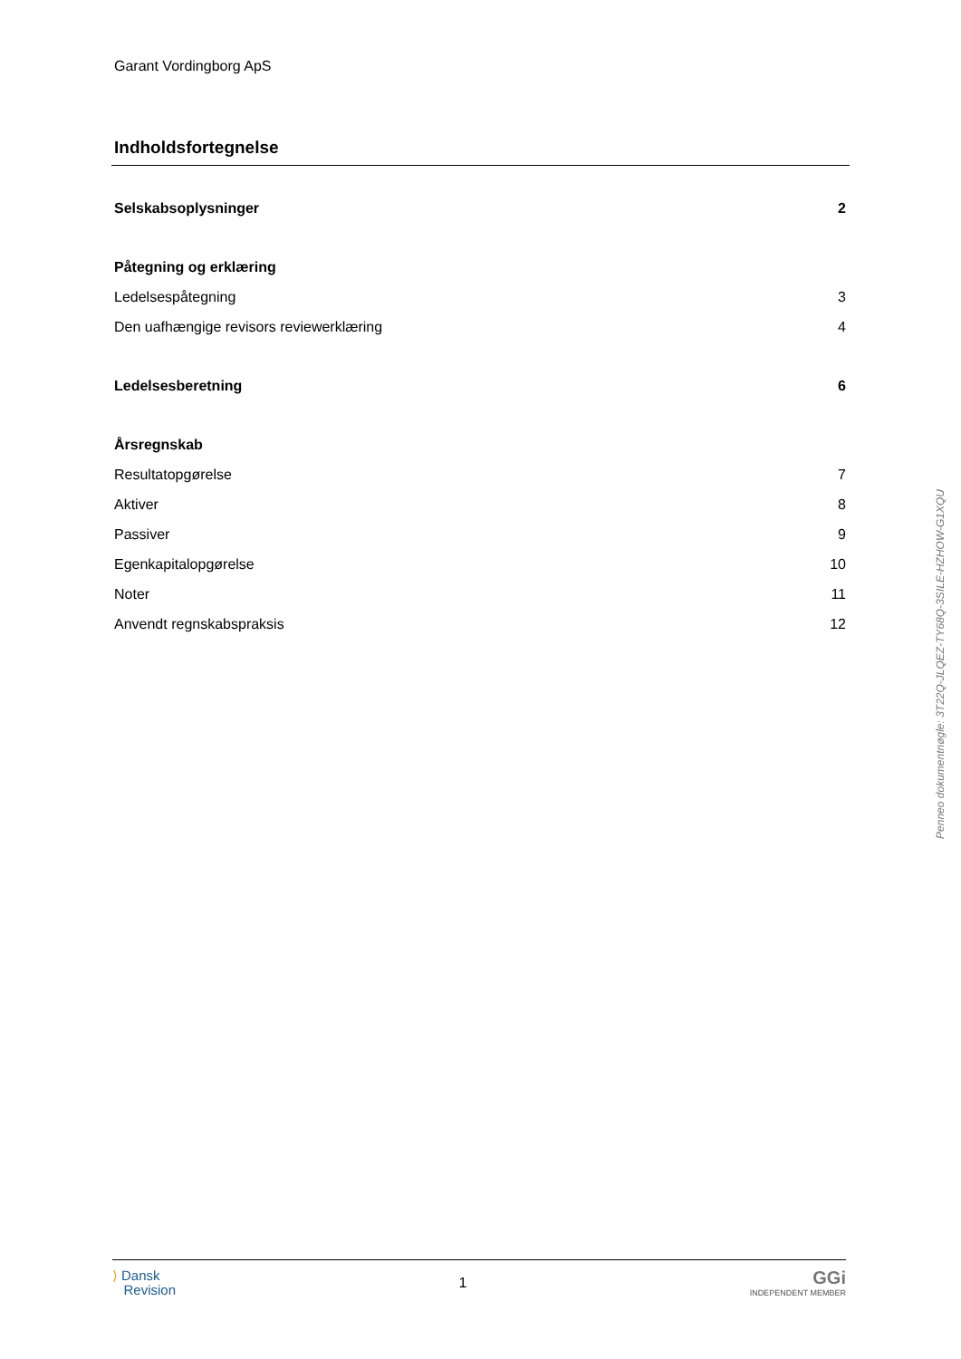Garant Vordingborg ApS
Indholdsfortegnelse
Selskabsoplysninger 2
Påtegning og erklæring
Ledelsespåtegning 3
Den uafhængige revisors reviewerklæring 4
Ledelsesberetning 6
Årsregnskab
Resultatopgørelse 7
Aktiver 8
Passiver 9
Egenkapitalopgørelse 10
Noter 11
Anvendt regnskabspraksis 12
Penneo dokumentnøgle: 3T22Q-JLQEZ-TY68Q-3SILE-HZHOW-G1XQU
⟩ Dansk
Revision
1
GGi
INDEPENDENT MEMBER